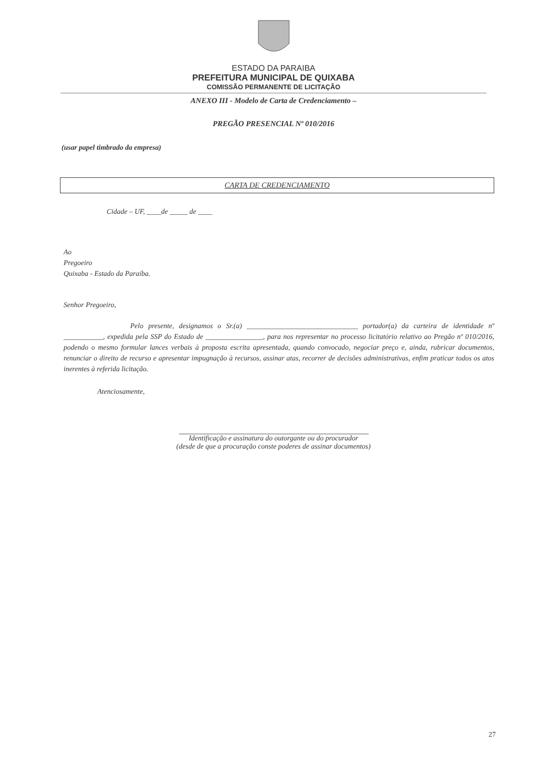ESTADO DA PARAIBA
PREFEITURA MUNICIPAL DE QUIXABA
COMISSÃO PERMANENTE DE LICITAÇÃO
ANEXO III - Modelo de Carta de Credenciamento –
PREGÃO PRESENCIAL Nº 010/2016
(usar papel timbrado da empresa)
CARTA DE CREDENCIAMENTO
Cidade – UF, ____de _____ de ____
Ao
Pregoeiro
Quixaba - Estado da Paraíba.
Senhor Pregoeiro,
Pelo presente, designamos o Sr.(a) _______________________________ portador(a) da carteira de identidade nº ___________, expedida pela SSP do Estado de ________________, para nos representar no processo licitatório relativo ao Pregão nº 010/2016, podendo o mesmo formular lances verbais à proposta escrita apresentada, quando convocado, negociar preço e, ainda, rubricar documentos, renunciar o direito de recurso e apresentar impugnação à recursos, assinar atas, recorrer de decisões administrativas, enfim praticar todos os atos inerentes à referida licitação.
Atenciosamente,
Identificação e assinatura do outorgante ou do procurador
(desde de que a procuração conste poderes de assinar documentos)
27